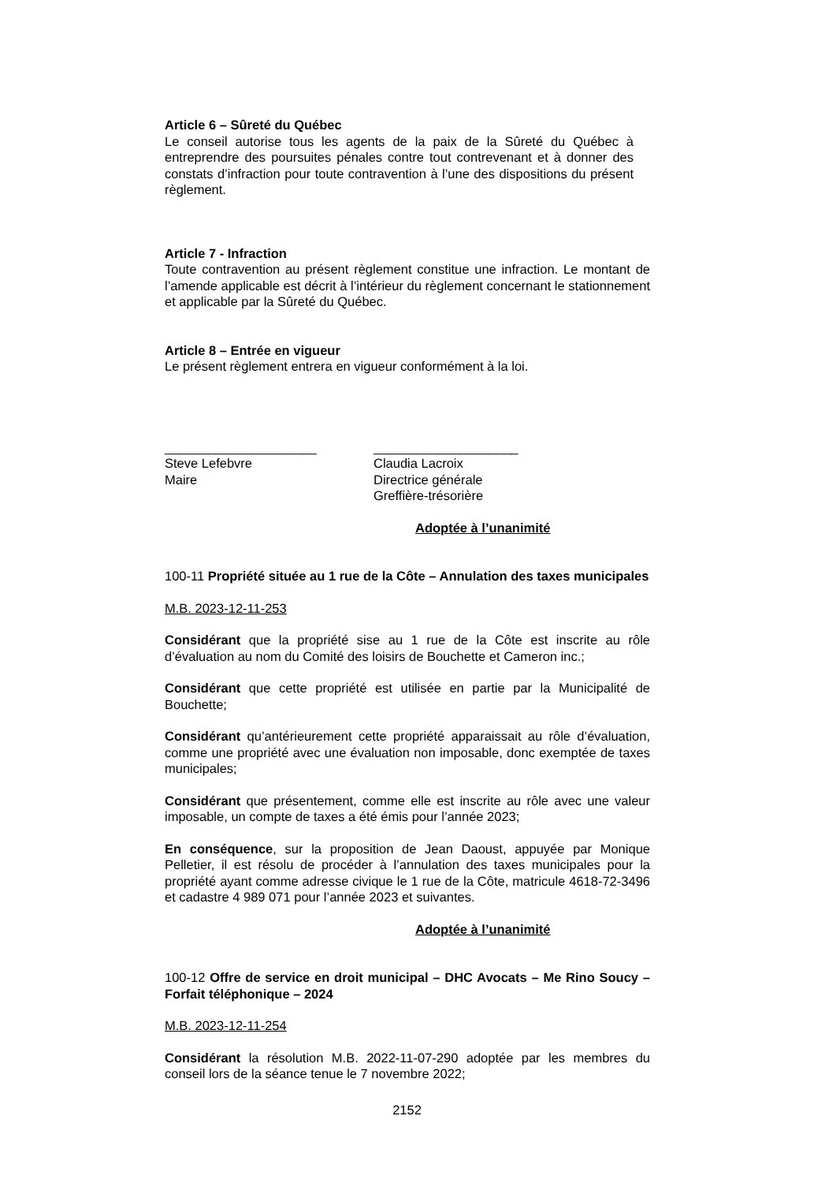Article 6 – Sûreté du Québec
Le conseil autorise tous les agents de la paix de la Sûreté du Québec à entreprendre des poursuites pénales contre tout contrevenant et à donner des constats d’infraction pour toute contravention à l’une des dispositions du présent règlement.
Article 7 - Infraction
Toute contravention au présent règlement constitue une infraction. Le montant de l’amende applicable est décrit à l’intérieur du règlement concernant le stationnement et applicable par la Sûreté du Québec.
Article 8 – Entrée en vigueur
Le présent règlement entrera en vigueur conformément à la loi.
_____________________
Steve Lefebvre
Maire
____________________
Claudia Lacroix
Directrice générale
Greffière-trésorière
Adoptée à l’unanimité
100-11 Propriété située au 1 rue de la Côte – Annulation des taxes municipales
M.B. 2023-12-11-253
Considérant que la propriété sise au 1 rue de la Côte est inscrite au rôle d’évaluation au nom du Comité des loisirs de Bouchette et Cameron inc.;
Considérant que cette propriété est utilisée en partie par la Municipalité de Bouchette;
Considérant qu’antérieurement cette propriété apparaissait au rôle d’évaluation, comme une propriété avec une évaluation non imposable, donc exemptée de taxes municipales;
Considérant que présentement, comme elle est inscrite au rôle avec une valeur imposable, un compte de taxes a été émis pour l’année 2023;
En conséquence, sur la proposition de Jean Daoust, appuyée par Monique Pelletier, il est résolu de procéder à l’annulation des taxes municipales pour la propriété ayant comme adresse civique le 1 rue de la Côte, matricule 4618-72-3496 et cadastre 4 989 071 pour l’année 2023 et suivantes.
Adoptée à l’unanimité
100-12 Offre de service en droit municipal – DHC Avocats – Me Rino Soucy – Forfait téléphonique – 2024
M.B. 2023-12-11-254
Considérant la résolution M.B. 2022-11-07-290 adoptée par les membres du conseil lors de la séance tenue le 7 novembre 2022;
2152